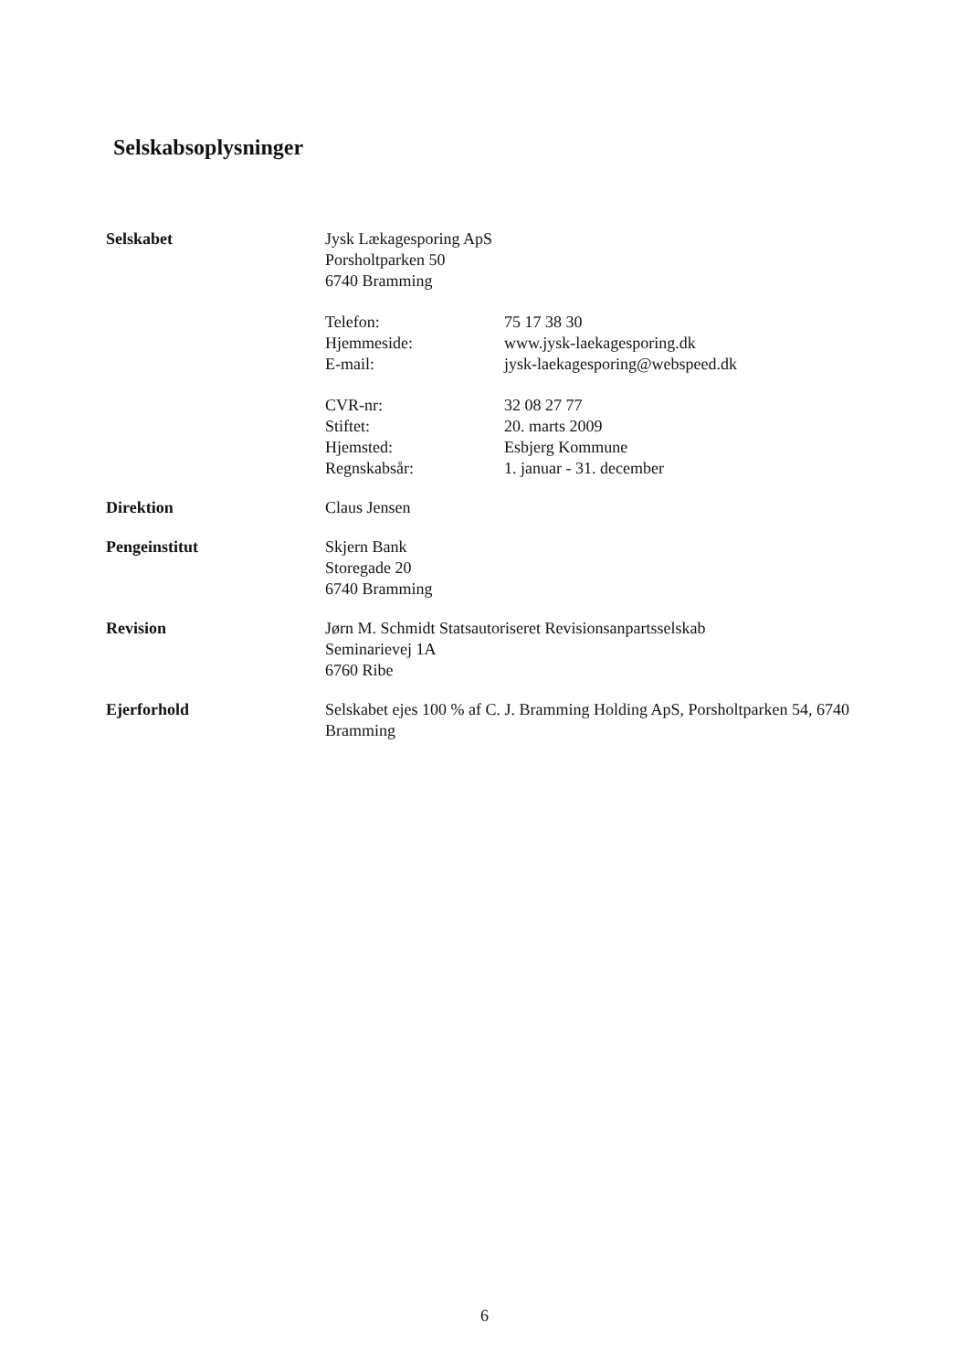Selskabsoplysninger
Selskabet Jysk Lækagesporing ApS
Porsholtparken 50
6740 Bramming
Telefon: 75 17 38 30
Hjemmeside: www.jysk-laekagesporing.dk
E-mail: jysk-laekagesporing@webspeed.dk
CVR-nr: 32 08 27 77
Stiftet: 20. marts 2009
Hjemsted: Esbjerg Kommune
Regnskabsår: 1. januar - 31. december
Direktion Claus Jensen
Pengeinstitut Skjern Bank
Storegade 20
6740 Bramming
Revision Jørn M. Schmidt Statsautoriseret Revisionsanpartsselskab
Seminarievej 1A
6760 Ribe
Ejerforhold Selskabet ejes 100 % af C. J. Bramming Holding ApS, Porsholtparken 54, 6740 Bramming
6